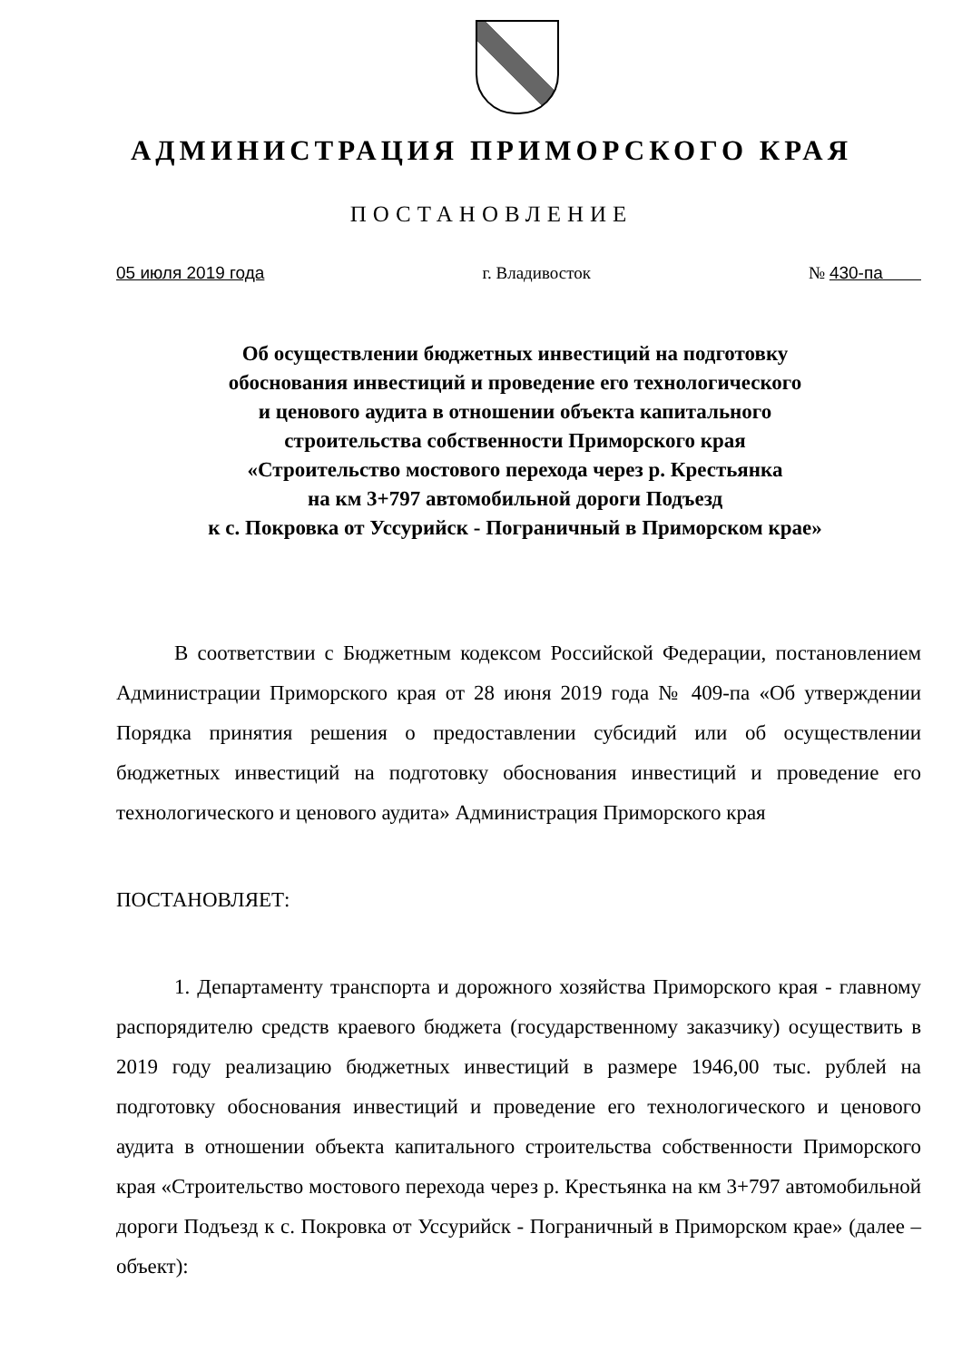АДМИНИСТРАЦИЯ ПРИМОРСКОГО КРАЯ
ПОСТАНОВЛЕНИЕ
05 июля 2019 года г. Владивосток № 430-па
Об осуществлении бюджетных инвестиций на подготовку
обоснования инвестиций и проведение его технологического
и ценового аудита в отношении объекта капитального
строительства собственности Приморского края
«Строительство мостового перехода через р. Крестьянка
на км 3+797 автомобильной дороги Подъезд
к с. Покровка от Уссурийск - Пограничный в Приморском крае»
В соответствии с Бюджетным кодексом Российской Федерации, постановлением Администрации Приморского края от 28 июня 2019 года № 409-па «Об утверждении Порядка принятия решения о предоставлении субсидий или об осуществлении бюджетных инвестиций на подготовку обоснования инвестиций и проведение его технологического и ценового аудита» Администрация Приморского края
ПОСТАНОВЛЯЕТ:
1. Департаменту транспорта и дорожного хозяйства Приморского края - главному распорядителю средств краевого бюджета (государственному заказчику) осуществить в 2019 году реализацию бюджетных инвестиций в размере 1946,00 тыс. рублей на подготовку обоснования инвестиций и проведение его технологического и ценового аудита в отношении объекта капитального строительства собственности Приморского края «Строительство мостового перехода через р. Крестьянка на км 3+797 автомобильной дороги Подъезд к с. Покровка от Уссурийск - Пограничный в Приморском крае» (далее – объект):